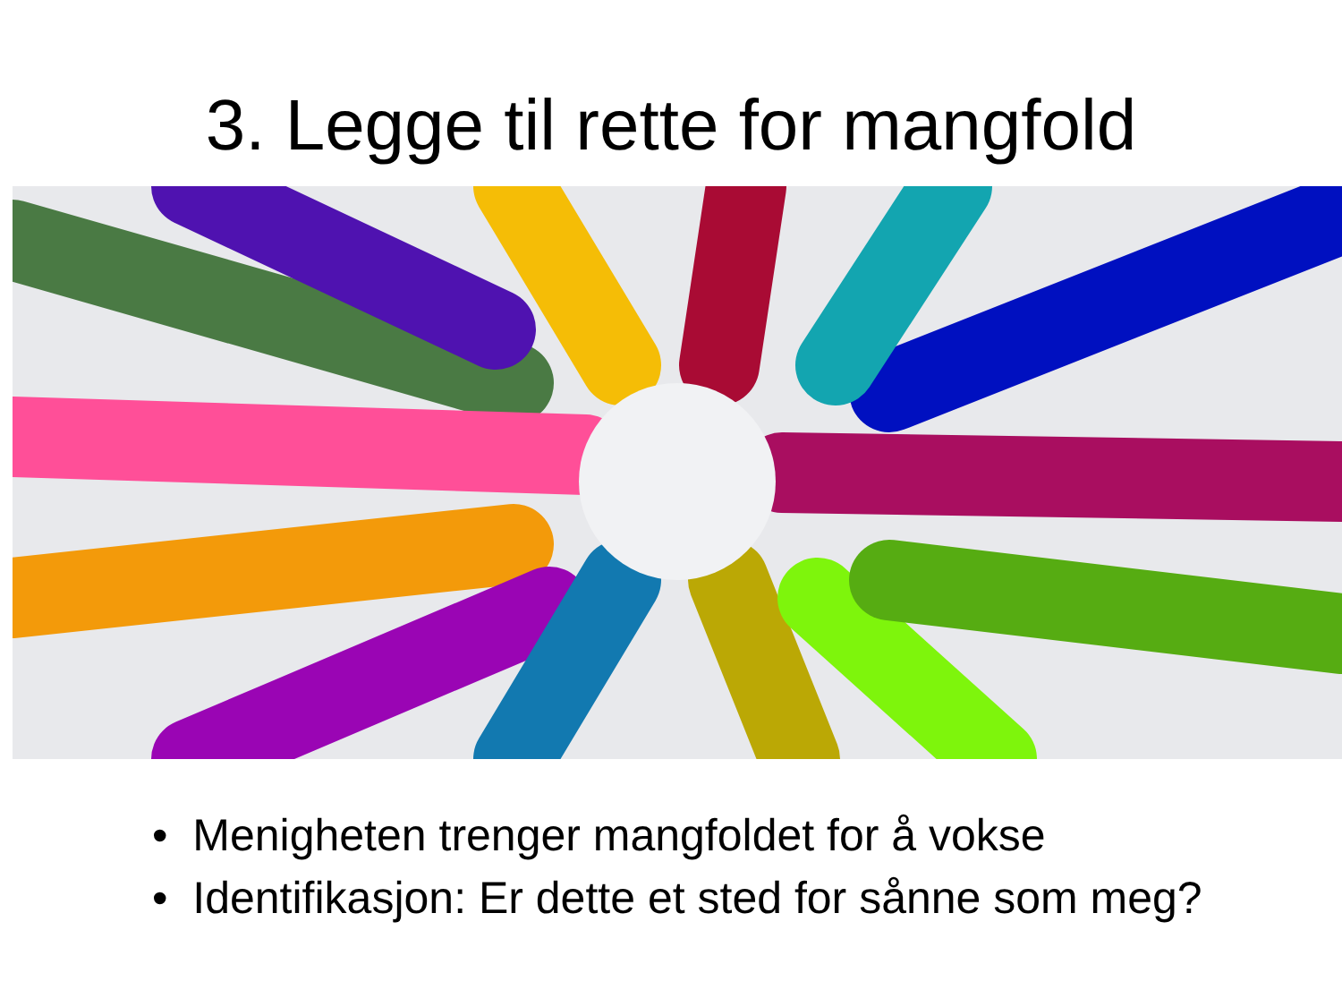3. Legge til rette for mangfold
• Menigheten trenger mangfoldet for å vokse
• Identifikasjon: Er dette et sted for sånne som meg?